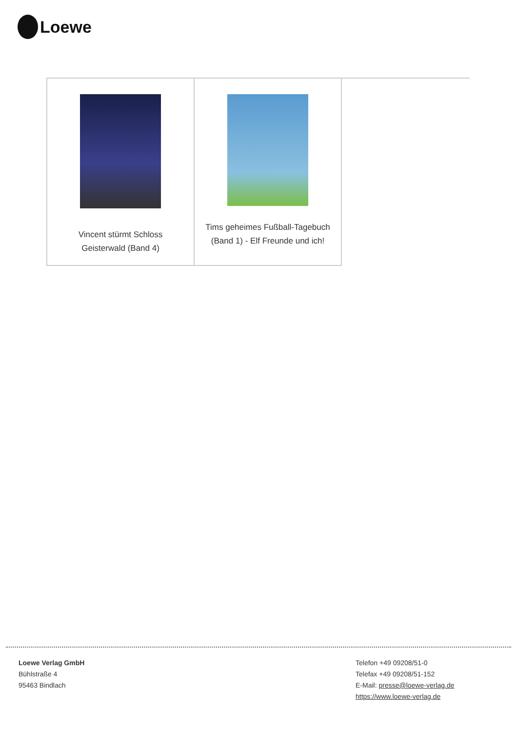Loewe
| Vincent stürmt Schloss Geisterwald (Band 4) | Tims geheimes Fußball-Tagebuch (Band 1) - Elf Freunde und ich! | |
Loewe Verlag GmbH
Bühlstraße 4
95463 Bindlach
Telefon +49 09208/51-0
Telefax +49 09208/51-152
E-Mail: presse@loewe-verlag.de
https://www.loewe-verlag.de